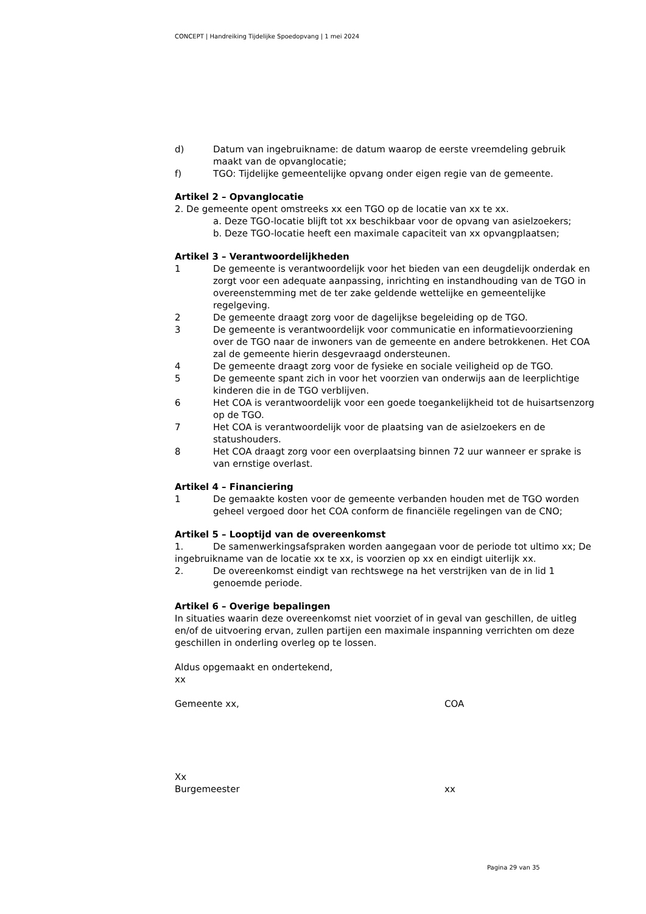CONCEPT | Handreiking Tijdelijke Spoedopvang | 1 mei 2024
d) Datum van ingebruikname: de datum waarop de eerste vreemdeling gebruik maakt van de opvanglocatie;
f) TGO: Tijdelijke gemeentelijke opvang onder eigen regie van de gemeente.
Artikel 2 – Opvanglocatie
2. De gemeente opent omstreeks xx een TGO op de locatie van xx te xx.
a. Deze TGO-locatie blijft tot xx beschikbaar voor de opvang van asielzoekers;
b. Deze TGO-locatie heeft een maximale capaciteit van xx opvangplaatsen;
Artikel 3 – Verantwoordelijkheden
1 De gemeente is verantwoordelijk voor het bieden van een deugdelijk onderdak en zorgt voor een adequate aanpassing, inrichting en instandhouding van de TGO in overeenstemming met de ter zake geldende wettelijke en gemeentelijke regelgeving.
2 De gemeente draagt zorg voor de dagelijkse begeleiding op de TGO.
3 De gemeente is verantwoordelijk voor communicatie en informatievoorziening over de TGO naar de inwoners van de gemeente en andere betrokkenen. Het COA zal de gemeente hierin desgevraagd ondersteunen.
4 De gemeente draagt zorg voor de fysieke en sociale veiligheid op de TGO.
5 De gemeente spant zich in voor het voorzien van onderwijs aan de leerplichtige kinderen die in de TGO verblijven.
6 Het COA is verantwoordelijk voor een goede toegankelijkheid tot de huisartsenzorg op de TGO.
7 Het COA is verantwoordelijk voor de plaatsing van de asielzoekers en de statushouders.
8 Het COA draagt zorg voor een overplaatsing binnen 72 uur wanneer er sprake is van ernstige overlast.
Artikel 4 – Financiering
1 De gemaakte kosten voor de gemeente verbanden houden met de TGO worden geheel vergoed door het COA conform de financiële regelingen van de CNO;
Artikel 5 – Looptijd van de overeenkomst
1. De samenwerkingsafspraken worden aangegaan voor de periode tot ultimo xx; De ingebruikname van de locatie xx te xx, is voorzien op xx en eindigt uiterlijk xx.
2. De overeenkomst eindigt van rechtswege na het verstrijken van de in lid 1 genoemde periode.
Artikel 6 – Overige bepalingen
In situaties waarin deze overeenkomst niet voorziet of in geval van geschillen, de uitleg en/of de uitvoering ervan, zullen partijen een maximale inspanning verrichten om deze geschillen in onderling overleg op te lossen.
Aldus opgemaakt en ondertekend,
xx
Gemeente xx, COA
Xx
Burgemeester xx
Pagina 29 van 35